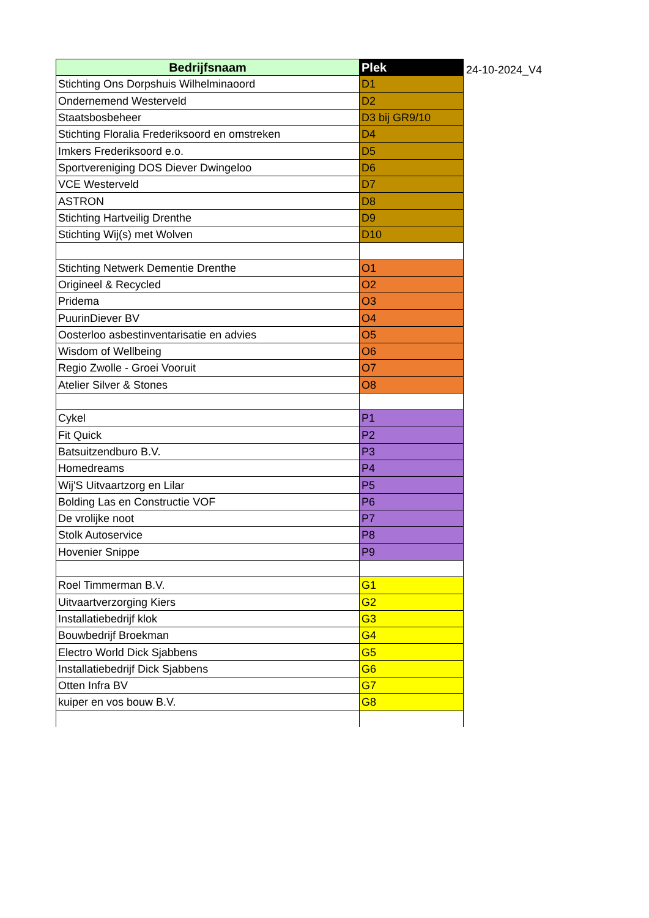| Bedrijfsnaam | Plek |
| --- | --- |
| Stichting Ons Dorpshuis Wilhelminaoord | D1 |
| Ondernemend Westerveld | D2 |
| Staatsbosbeheer | D3 bij GR9/10 |
| Stichting Floralia Frederiksoord en omstreken | D4 |
| Imkers Frederiksoord e.o. | D5 |
| Sportvereniging DOS Diever Dwingeloo | D6 |
| VCE Westerveld | D7 |
| ASTRON | D8 |
| Stichting Hartveilig Drenthe | D9 |
| Stichting Wij(s) met Wolven | D10 |
| Stichting Netwerk Dementie Drenthe | O1 |
| Origineel & Recycled | O2 |
| Pridema | O3 |
| PuurinDiever BV | O4 |
| Oosterloo asbestinventarisatie en advies | O5 |
| Wisdom of Wellbeing | O6 |
| Regio Zwolle - Groei Vooruit | O7 |
| Atelier Silver & Stones | O8 |
| Cykel | P1 |
| Fit Quick | P2 |
| Batsuitzendburo B.V. | P3 |
| Homedreams | P4 |
| Wij'S Uitvaartzorg en Lilar | P5 |
| Bolding Las en Constructie VOF | P6 |
| De vrolijke noot | P7 |
| Stolk Autoservice | P8 |
| Hovenier Snippe | P9 |
| Roel Timmerman B.V. | G1 |
| Uitvaartverzorging Kiers | G2 |
| Installatiebedrijf klok | G3 |
| Bouwbedrijf Broekman | G4 |
| Electro World Dick Sjabbens | G5 |
| Installatiebedrijf Dick Sjabbens | G6 |
| Otten Infra BV | G7 |
| kuiper en vos bouw B.V. | G8 |
24-10-2024_V4